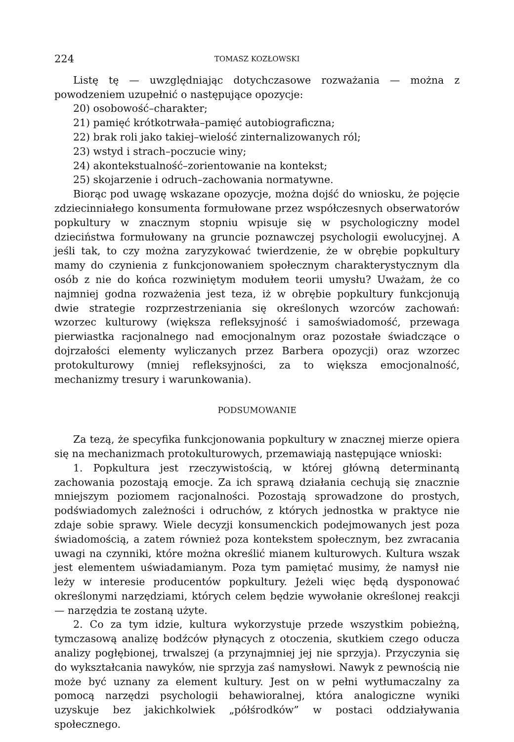224 TOMASZ KOZŁOWSKI
Listę tę — uwzględniając dotychczasowe rozważania — można z powodzeniem uzupełnić o następujące opozycje:
20) osobowość–charakter;
21) pamięć krótkotrwała–pamięć autobiograficzna;
22) brak roli jako takiej–wielość zinternalizowanych ról;
23) wstyd i strach–poczucie winy;
24) akontekstualność–zorientowanie na kontekst;
25) skojarzenie i odruch–zachowania normatywne.
Biorąc pod uwagę wskazane opozycje, można dojść do wniosku, że pojęcie zdziecinniałego konsumenta formułowane przez współczesnych obserwatorów popkultury w znacznym stopniu wpisuje się w psychologiczny model dzieciństwa formułowany na gruncie poznawczej psychologii ewolucyjnej. A jeśli tak, to czy można zaryzykować twierdzenie, że w obrębie popkultury mamy do czynienia z funkcjonowaniem społecznym charakterystycznym dla osób z nie do końca rozwiniętym modułem teorii umysłu? Uważam, że co najmniej godna rozważenia jest teza, iż w obrębie popkultury funkcjonują dwie strategie rozprzestrzeniania się określonych wzorców zachowań: wzorzec kulturowy (większa refleksyjność i samoświadomość, przewaga pierwiastka racjonalnego nad emocjonalnym oraz pozostałe świadczące o dojrzałości elementy wyliczanych przez Barbera opozycji) oraz wzorzec protokulturowy (mniej refleksyjności, za to większa emocjonalność, mechanizmy tresury i warunkowania).
PODSUMOWANIE
Za tezą, że specyfika funkcjonowania popkultury w znacznej mierze opiera się na mechanizmach protokulturowych, przemawiają następujące wnioski:
1. Popkultura jest rzeczywistością, w której główną determinantą zachowania pozostają emocje. Za ich sprawą działania cechują się znacznie mniejszym poziomem racjonalności. Pozostają sprowadzone do prostych, podświadomych zależności i odruchów, z których jednostka w praktyce nie zdaje sobie sprawy. Wiele decyzji konsumenckich podejmowanych jest poza świadomością, a zatem również poza kontekstem społecznym, bez zwracania uwagi na czynniki, które można określić mianem kulturowych. Kultura wszak jest elementem uświadamianym. Poza tym pamiętać musimy, że namysł nie leży w interesie producentów popkultury. Jeżeli więc będą dysponować określonymi narzędziami, których celem będzie wywołanie określonej reakcji — narzędzia te zostaną użyte.
2. Co za tym idzie, kultura wykorzystuje przede wszystkim pobieżną, tymczasową analizę bodźców płynących z otoczenia, skutkiem czego oducza analizy pogłębionej, trwalszej (a przynajmniej jej nie sprzyja). Przyczynia się do wykształcania nawyków, nie sprzyja zaś namysłowi. Nawyk z pewnością nie może być uznany za element kultury. Jest on w pełni wytłumaczalny za pomocą narzędzi psychologii behawioralnej, która analogiczne wyniki uzyskuje bez jakichkolwiek „półśrodków” w postaci oddziaływania społecznego.